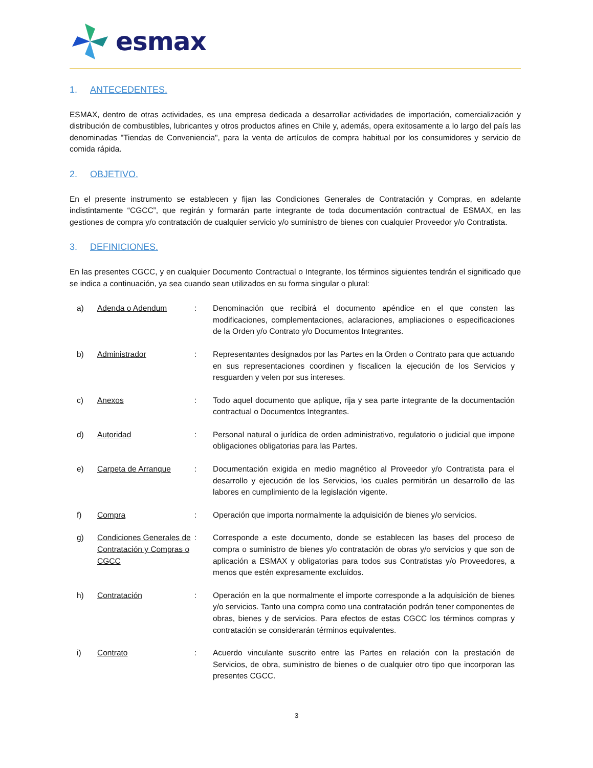esmax
1. ANTECEDENTES.
ESMAX, dentro de otras actividades, es una empresa dedicada a desarrollar actividades de importación, comercialización y distribución de combustibles, lubricantes y otros productos afines en Chile y, además, opera exitosamente a lo largo del país las denominadas "Tiendas de Conveniencia", para la venta de artículos de compra habitual por los consumidores y servicio de comida rápida.
2. OBJETIVO.
En el presente instrumento se establecen y fijan las Condiciones Generales de Contratación y Compras, en adelante indistintamente “CGCC”, que regirán y formarán parte integrante de toda documentación contractual de ESMAX, en las gestiones de compra y/o contratación de cualquier servicio y/o suministro de bienes con cualquier Proveedor y/o Contratista.
3. DEFINICIONES.
En las presentes CGCC, y en cualquier Documento Contractual o Integrante, los términos siguientes tendrán el significado que se indica a continuación, ya sea cuando sean utilizados en su forma singular o plural:
a) Adenda o Adendum : Denominación que recibirá el documento apéndice en el que consten las modificaciones, complementaciones, aclaraciones, ampliaciones o especificaciones de la Orden y/o Contrato y/o Documentos Integrantes.
b) Administrador : Representantes designados por las Partes en la Orden o Contrato para que actuando en sus representaciones coordinen y fiscalicen la ejecución de los Servicios y resguarden y velen por sus intereses.
c) Anexos : Todo aquel documento que aplique, rija y sea parte integrante de la documentación contractual o Documentos Integrantes.
d) Autoridad : Personal natural o jurídica de orden administrativo, regulatorio o judicial que impone obligaciones obligatorias para las Partes.
e) Carpeta de Arranque : Documentación exigida en medio magnético al Proveedor y/o Contratista para el desarrollo y ejecución de los Servicios, los cuales permitirán un desarrollo de las labores en cumplimiento de la legislación vigente.
f) Compra : Operación que importa normalmente la adquisición de bienes y/o servicios.
g) Condiciones Generales de Contratación y Compras o CGCC
: Corresponde a este documento, donde se establecen las bases del proceso de compra o suministro de bienes y/o contratación de obras y/o servicios y que son de aplicación a ESMAX y obligatorias para todos sus Contratistas y/o Proveedores, a menos que estén expresamente excluidos.
h) Contratación : Operación en la que normalmente el importe corresponde a la adquisición de bienes y/o servicios. Tanto una compra como una contratación podrán tener componentes de obras, bienes y de servicios. Para efectos de estas CGCC los términos compras y contratación se considerarán términos equivalentes.
i) Contrato : Acuerdo vinculante suscrito entre las Partes en relación con la prestación de Servicios, de obra, suministro de bienes o de cualquier otro tipo que incorporan las presentes CGCC.
3